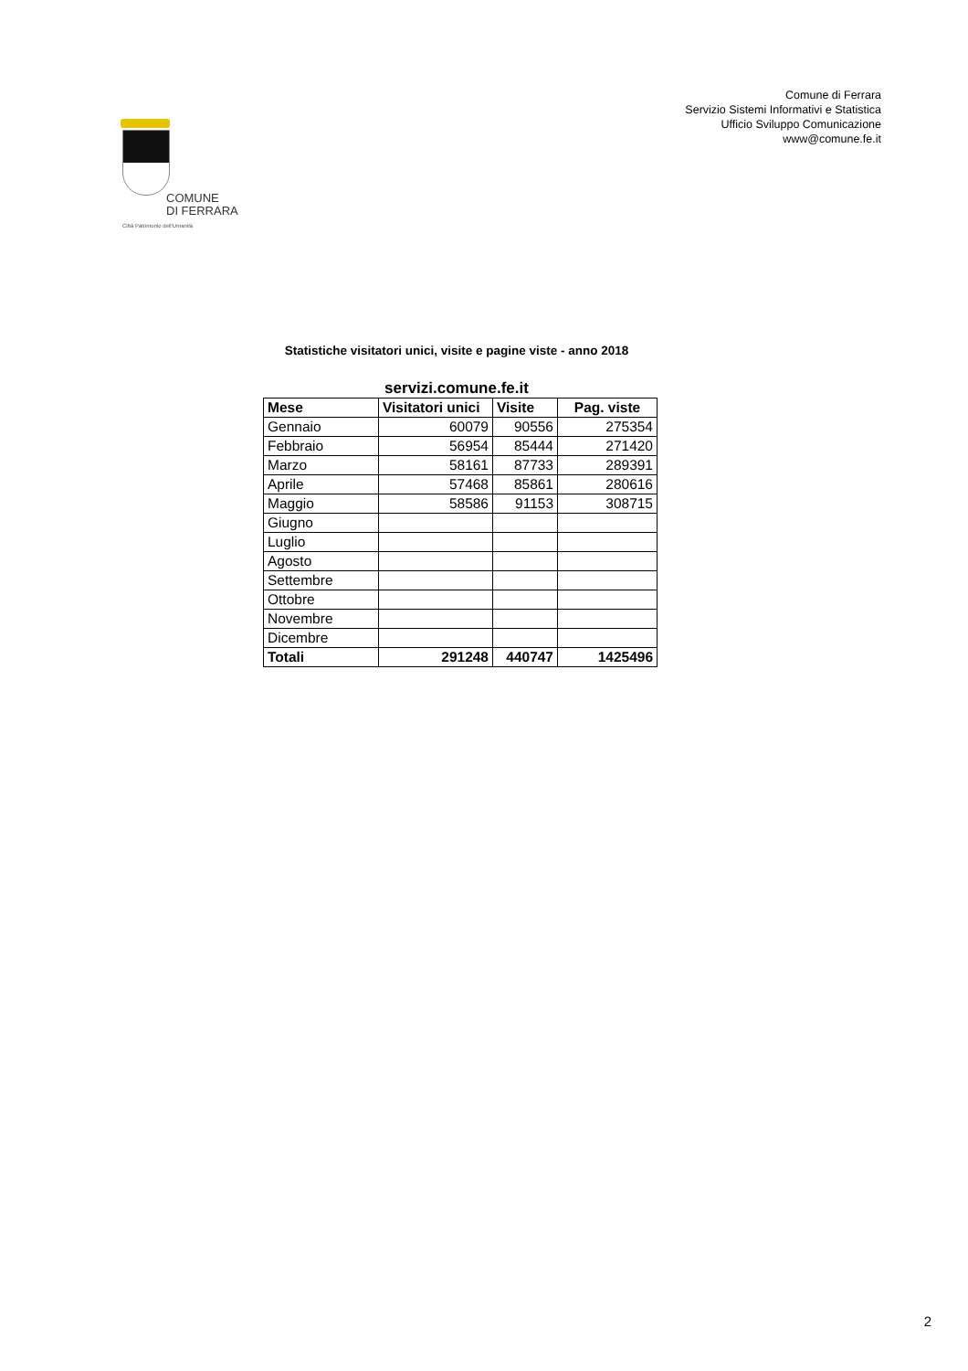COMUNE
DI FERRARA
Città Patrimonio dell'Umanità
Comune di Ferrara
Servizio Sistemi Informativi e Statistica
Ufficio Sviluppo Comunicazione
www@comune.fe.it
Statistiche visitatori unici, visite e pagine viste - anno 2018
servizi.comune.fe.it
| Mese | Visitatori unici | Visite | Pag. viste |
| --- | --- | --- | --- |
| Gennaio | 60079 | 90556 | 275354 |
| Febbraio | 56954 | 85444 | 271420 |
| Marzo | 58161 | 87733 | 289391 |
| Aprile | 57468 | 85861 | 280616 |
| Maggio | 58586 | 91153 | 308715 |
| Giugno | | | |
| Luglio | | | |
| Agosto | | | |
| Settembre | | | |
| Ottobre | | | |
| Novembre | | | |
| Dicembre | | | |
| Totali | 291248 | 440747 | 1425496 |
2